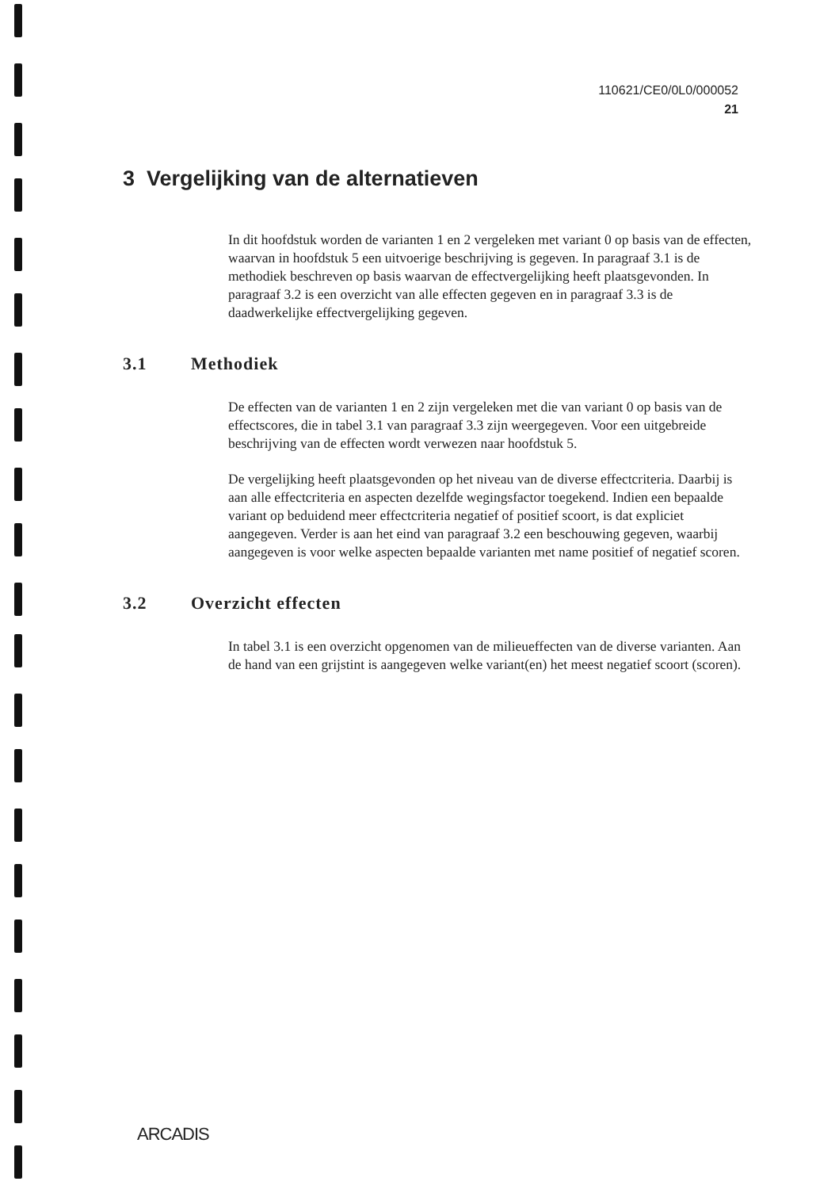110621/CE0/0L0/000052
21
3 Vergelijking van de alternatieven
In dit hoofdstuk worden de varianten 1 en 2 vergeleken met variant 0 op basis van de effecten, waarvan in hoofdstuk 5 een uitvoerige beschrijving is gegeven. In paragraaf 3.1 is de methodiek beschreven op basis waarvan de effectvergelijking heeft plaatsgevonden. In paragraaf 3.2 is een overzicht van alle effecten gegeven en in paragraaf 3.3 is de daadwerkelijke effectvergelijking gegeven.
3.1 Methodiek
De effecten van de varianten 1 en 2 zijn vergeleken met die van variant 0 op basis van de effectscores, die in tabel 3.1 van paragraaf 3.3 zijn weergegeven. Voor een uitgebreide beschrijving van de effecten wordt verwezen naar hoofdstuk 5.
De vergelijking heeft plaatsgevonden op het niveau van de diverse effectcriteria. Daarbij is aan alle effectcriteria en aspecten dezelfde wegingsfactor toegekend. Indien een bepaalde variant op beduidend meer effectcriteria negatief of positief scoort, is dat expliciet aangegeven. Verder is aan het eind van paragraaf 3.2 een beschouwing gegeven, waarbij aangegeven is voor welke aspecten bepaalde varianten met name positief of negatief scoren.
3.2 Overzicht effecten
In tabel 3.1 is een overzicht opgenomen van de milieueffecten van de diverse varianten. Aan de hand van een grijstint is aangegeven welke variant(en) het meest negatief scoort (scoren).
ARCADIS